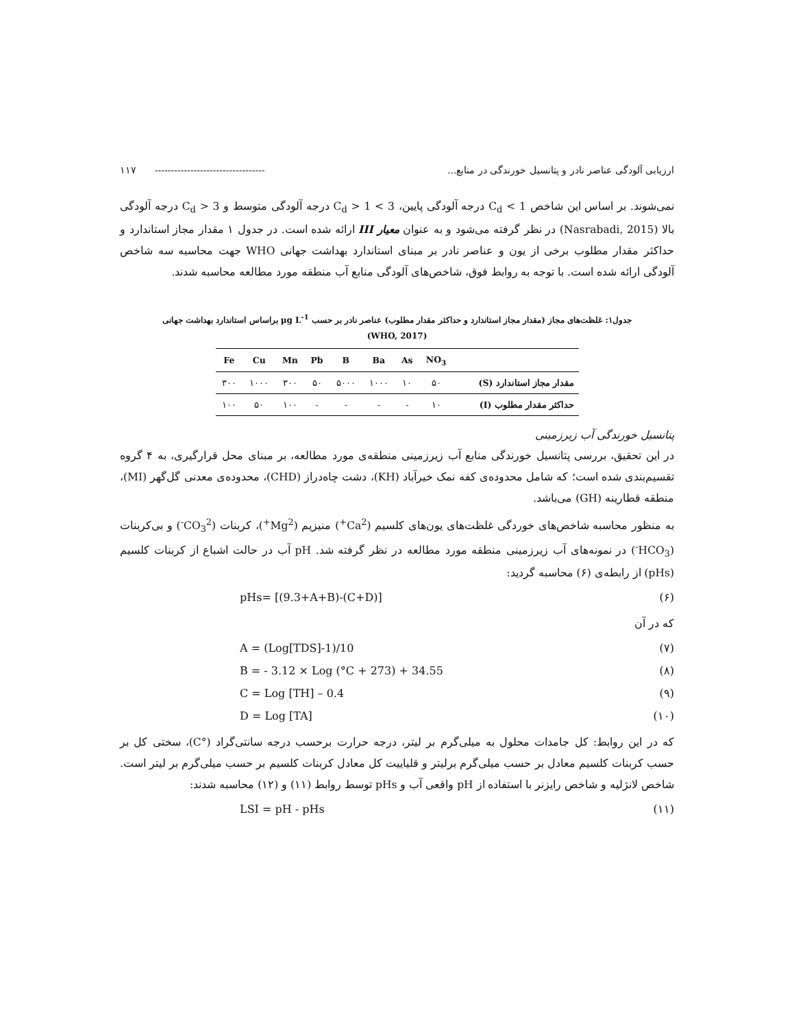ارزیابی آلودگی عناصر نادر و پتانسیل خورندگی در منابع... ۱۱۷ ----------------------------------
نمی‌شوند. بر اساس این شاخص C<sub>d</sub> < 1 درجه آلودگی پایین، 3 > C<sub>d</sub> > 1 درجه آلودگی متوسط و C<sub>d</sub> > 3 درجه آلودگی بالا (Nasrabadi, 2015) در نظر گرفته می‌شود و به عنوان معیار III ارائه شده است. در جدول ۱ مقدار مجاز استاندارد و حداکثر مقدار مطلوب برخی از یون و عناصر نادر بر مبنای استاندارد بهداشت جهانی WHO جهت محاسبه سه شاخص آلودگی ارائه شده است. با توجه به روابط فوق، شاخص‌های آلودگی منابع آب منطقه مورد مطالعه محاسبه شدند.
جدول۱: غلظت‌های مجاز (مقدار مجاز استاندارد و حداکثر مقدار مطلوب) عناصر نادر بر حسب µg L<sup>-1</sup> براساس استاندارد بهداشت جهانی
(WHO, 2017)
| Fe | Cu | Mn | Pb | B | Ba | As | NO<sub>3</sub> | |
| --- | --- | --- | --- | --- | --- | --- | --- | --- |
| ۳۰۰ | ۱۰۰۰ | ۳۰۰ | ۵۰ | ۵۰۰۰ | ۱۰۰۰ | ۱۰ | ۵۰ | مقدار مجاز استاندارد (S) |
| ۱۰۰ | ۵۰ | ۱۰۰ | - | - | - | - | ۱۰ | حداکثر مقدار مطلوب (I) |
پتانسیل خورندگی آب زیرزمینی
در این تحقیق، بررسی پتانسیل خورندگی منابع آب زیرزمینی منطقه‌ی مورد مطالعه، بر مبنای محل قرارگیری، به ۴ گروه تقسیم‌بندی شده است؛ که شامل محدوده‌ی کفه نمک خیرآباد (KH)، دشت چاه‌دراز (CHD)، محدوده‌ی معدنی گل‌گهر (MI)، منطقه قطارینه (GH) می‌باشد.
به منظور محاسبه شاخص‌های خوردگی غلظت‌های یون‌های کلسیم (Ca<sup>2+</sup>) منیزیم (Mg<sup>2+</sup>)، کربنات (CO<sub>3</sub><sup>2-</sup>) و بی‌کربنات (HCO<sub>3</sub><sup>-</sup>) در نمونه‌های آب زیرزمینی منطقه مورد مطالعه در نظر گرفته شد. pH آب در حالت اشباع از کربنات کلسیم (pHs) از رابطه‌ی (۶) محاسبه گردید:
pHs= [(9.3+A+B)-(C+D)] (۶)
که در آن
A = (Log[TDS]-1)/10 (۷)
B = - 3.12 × Log (°C + 273) + 34.55 (۸)
C = Log [TH] – 0.4 (۹)
D = Log [TA] (۱۰)
که در این روابط: کل جامدات محلول به میلی‌گرم بر لیتر، درجه حرارت برحسب درجه سانتی‌گراد (°C)، سختی کل بر حسب کربنات کلسیم معادل بر حسب میلی‌گرم برلیتر و قلیاییت کل معادل کربنات کلسیم بر حسب میلی‌گرم بر لیتر است. شاخص لانژلیه و شاخص رایزنر با استفاده از pH واقعی آب و pHs توسط روابط (۱۱) و (۱۲) محاسبه شدند:
LSI = pH - pHs (۱۱)